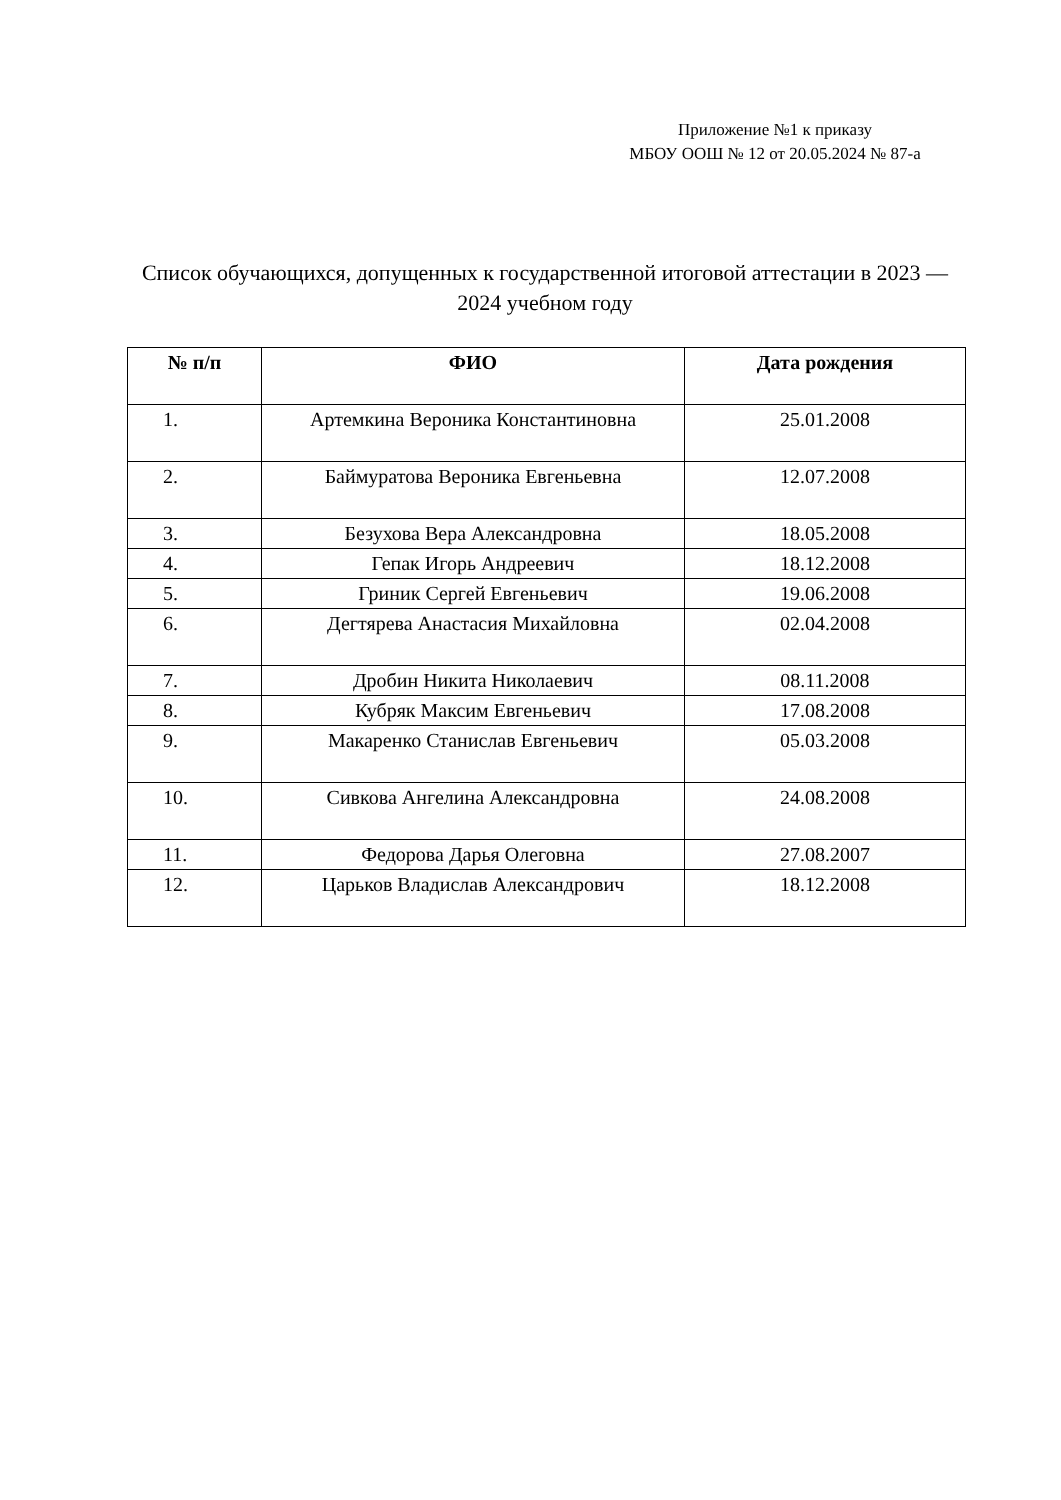Приложение №1 к приказу
МБОУ ООШ № 12 от 20.05.2024 № 87-а
Список обучающихся, допущенных к государственной итоговой аттестации в 2023 — 2024 учебном году
| № п/п | ФИО | Дата рождения |
| --- | --- | --- |
| 1. | Артемкина Вероника Константиновна | 25.01.2008 |
| 2. | Баймуратова Вероника Евгеньевна | 12.07.2008 |
| 3. | Безухова Вера Александровна | 18.05.2008 |
| 4. | Гепак Игорь Андреевич | 18.12.2008 |
| 5. | Гриник Сергей Евгеньевич | 19.06.2008 |
| 6. | Дегтярева Анастасия Михайловна | 02.04.2008 |
| 7. | Дробин Никита Николаевич | 08.11.2008 |
| 8. | Кубряк Максим Евгеньевич | 17.08.2008 |
| 9. | Макаренко Станислав Евгеньевич | 05.03.2008 |
| 10. | Сивкова Ангелина Александровна | 24.08.2008 |
| 11. | Федорова Дарья Олеговна | 27.08.2007 |
| 12. | Царьков Владислав Александрович | 18.12.2008 |